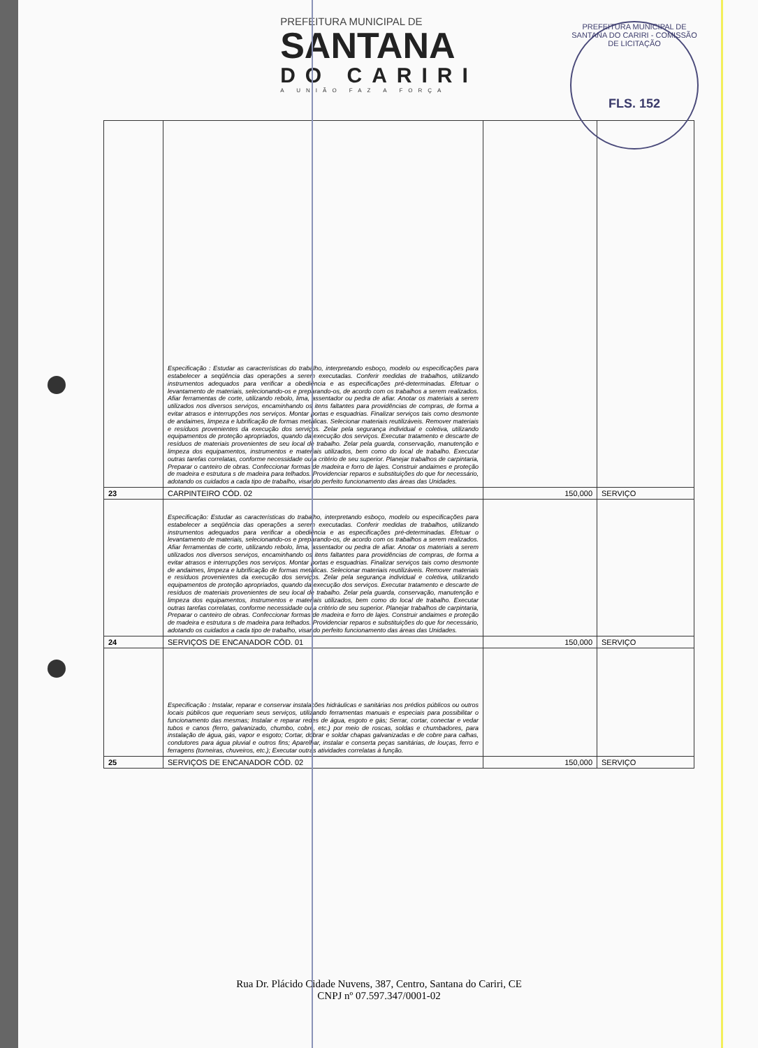PREFEITURA MUNICIPAL DE
SANTANA
DO CARIRI
A UNIÃO FAZ A FORÇA
PREFEITURA MUNICIPAL DE SANTANA DO CARIRI - COMISSÃO DE LICITAÇÃO
FLS. 152
| | Especificação : Estudar as características do trabalho, interpretando esboço, modelo ou especificações para estabelecer a seqüência das operações a serem executadas. Conferir medidas de trabalhos, utilizando instrumentos adequados para verificar a obediência e as especificações pré-determinadas. Efetuar o levantamento de materiais, selecionando-os e preparando-os, de acordo com os trabalhos a serem realizados. Afiar ferramentas de corte, utilizando rebolo, lima, assentador ou pedra de afiar. Anotar os materiais a serem utilizados nos diversos serviços, encaminhando os itens faltantes para providências de compras, de forma a evitar atrasos e interrupções nos serviços. Montar portas e esquadrias. Finalizar serviços tais como desmonte de andaimes, limpeza e lubrificação de formas metálicas. Selecionar materiais reutilizáveis. Remover materiais e resíduos provenientes da execução dos serviços. Zelar pela segurança individual e coletiva, utilizando equipamentos de proteção apropriados, quando da execução dos serviços. Executar tratamento e descarte de resíduos de materiais provenientes de seu local de trabalho. Zelar pela guarda, conservação, manutenção e limpeza dos equipamentos, instrumentos e materiais utilizados, bem como do local de trabalho. Executar outras tarefas correlatas, conforme necessidade ou a critério de seu superior. Planejar trabalhos de carpintaria, Preparar o canteiro de obras. Confeccionar formas de madeira e forro de lajes. Construir andaimes e proteção de madeira e estrutura s de madeira para telhados. Providenciar reparos e substituições do que for necessário, adotando os cuidados a cada tipo de trabalho, visando perfeito funcionamento das áreas das Unidades. | | |
| 23 | CARPINTEIRO CÓD. 02 | 150,000 | SERVIÇO |
| | Especificação: Estudar as características do trabalho, interpretando esboço, modelo ou especificações para estabelecer a seqüência das operações a serem executadas. Conferir medidas de trabalhos, utilizando instrumentos adequados para verificar a obediência e as especificações pré-determinadas. Efetuar o levantamento de materiais, selecionando-os e preparando-os, de acordo com os trabalhos a serem realizados. Afiar ferramentas de corte, utilizando rebolo, lima, assentador ou pedra de afiar. Anotar os materiais a serem utilizados nos diversos serviços, encaminhando os itens faltantes para providências de compras, de forma a evitar atrasos e interrupções nos serviços. Montar portas e esquadrias. Finalizar serviços tais como desmonte de andaimes, limpeza e lubrificação de formas metálicas. Selecionar materiais reutilizáveis. Remover materiais e resíduos provenientes da execução dos serviços. Zelar pela segurança individual e coletiva, utilizando equipamentos de proteção apropriados, quando da execução dos serviços. Executar tratamento e descarte de resíduos de materiais provenientes de seu local de trabalho. Zelar pela guarda, conservação, manutenção e limpeza dos equipamentos, instrumentos e materiais utilizados, bem como do local de trabalho. Executar outras tarefas correlatas, conforme necessidade ou a critério de seu superior. Planejar trabalhos de carpintaria, Preparar o canteiro de obras. Confeccionar formas de madeira e forro de lajes. Construir andaimes e proteção de madeira e estrutura s de madeira para telhados. Providenciar reparos e substituições do que for necessário, adotando os cuidados a cada tipo de trabalho, visando perfeito funcionamento das áreas das Unidades. | | |
| 24 | SERVIÇOS DE ENCANADOR CÓD. 01 | 150,000 | SERVIÇO |
| | Especificação : Instalar, reparar e conservar instalações hidráulicas e sanitárias nos prédios públicos ou outros locais públicos que requeriam seus serviços, utilizando ferramentas manuais e especiais para possibilitar o funcionamento das mesmas; Instalar e reparar redes de água, esgoto e gás; Serrar, cortar, conectar e vedar tubos e canos (ferro, galvanizado, chumbo, cobre, etc.) por meio de roscas, soldas e chumbadores, para instalação de água, gás, vapor e esgoto; Cortar, dobrar e soldar chapas galvanizadas e de cobre para calhas, condutores para água pluvial e outros fins; Aparelhar, instalar e conserta peças sanitárias, de louças, ferro e ferragens (torneiras, chuveiros, etc.); Executar outras atividades correlatas à função. | | |
| 25 | SERVIÇOS DE ENCANADOR CÓD. 02 | 150,000 | SERVIÇO |
Rua Dr. Plácido Cidade Nuvens, 387, Centro, Santana do Cariri, CE
CNPJ nº 07.597.347/0001-02